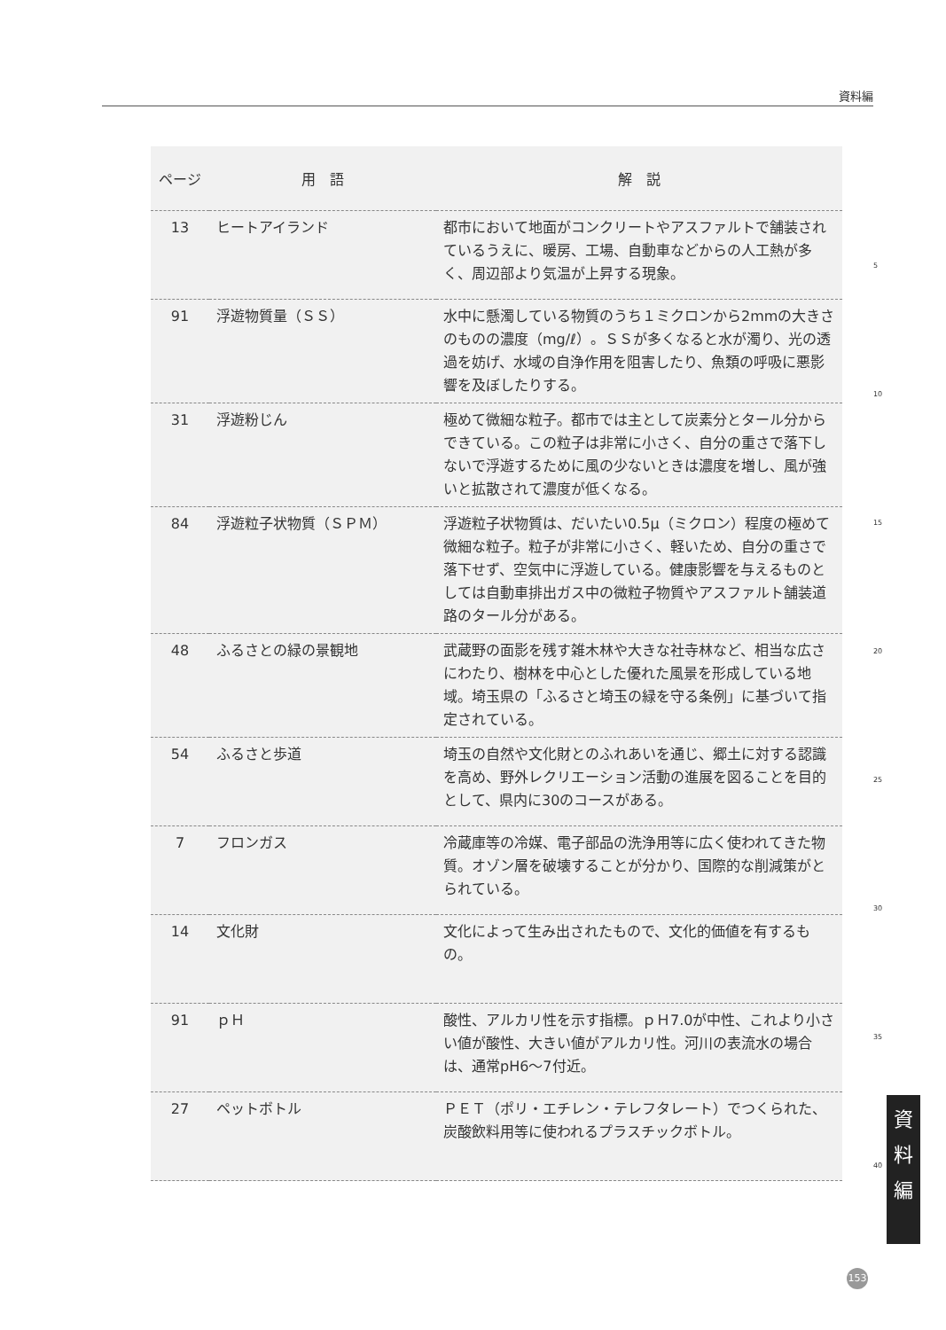資料編
| ページ | 用 語 | 解 説 |
| --- | --- | --- |
| 13 | ヒートアイランド | 都市において地面がコンクリートやアスファルトで舗装されているうえに、暖房、工場、自動車などからの人工熱が多く、周辺部より気温が上昇する現象。 |
| 91 | 浮遊物質量（ＳＳ） | 水中に懸濁している物質のうち１ミクロンから2mmの大きさのものの濃度（mg/ℓ）。ＳＳが多くなると水が濁り、光の透過を妨げ、水域の自浄作用を阻害したり、魚類の呼吸に悪影響を及ぼしたりする。 |
| 31 | 浮遊粉じん | 極めて微細な粒子。都市では主として炭素分とタール分からできている。この粒子は非常に小さく、自分の重さで落下しないで浮遊するために風の少ないときは濃度を増し、風が強いと拡散されて濃度が低くなる。 |
| 84 | 浮遊粒子状物質（ＳＰＭ） | 浮遊粒子状物質は、だいたい0.5μ（ミクロン）程度の極めて微細な粒子。粒子が非常に小さく、軽いため、自分の重さで落下せず、空気中に浮遊している。健康影響を与えるものとしては自動車排出ガス中の微粒子物質やアスファルト舗装道路のタール分がある。 |
| 48 | ふるさとの緑の景観地 | 武蔵野の面影を残す雑木林や大きな社寺林など、相当な広さにわたり、樹林を中心とした優れた風景を形成している地域。埼玉県の「ふるさと埼玉の緑を守る条例」に基づいて指定されている。 |
| 54 | ふるさと歩道 | 埼玉の自然や文化財とのふれあいを通じ、郷土に対する認識を高め、野外レクリエーション活動の進展を図ることを目的として、県内に30のコースがある。 |
| 7 | フロンガス | 冷蔵庫等の冷媒、電子部品の洗浄用等に広く使われてきた物質。オゾン層を破壊することが分かり、国際的な削減策がとられている。 |
| 14 | 文化財 | 文化によって生み出されたもので、文化的価値を有するもの。 |
| 91 | ｐＨ | 酸性、アルカリ性を示す指標。ｐＨ7.0が中性、これより小さい値が酸性、大きい値がアルカリ性。河川の表流水の場合は、通常pH6～7付近。 |
| 27 | ペットボトル | ＰＥＴ（ポリ・エチレン・テレフタレート）でつくられた、炭酸飲料用等に使われるプラスチックボトル。 |
5
10
15
20
25
30
35
40
資
料
編
153